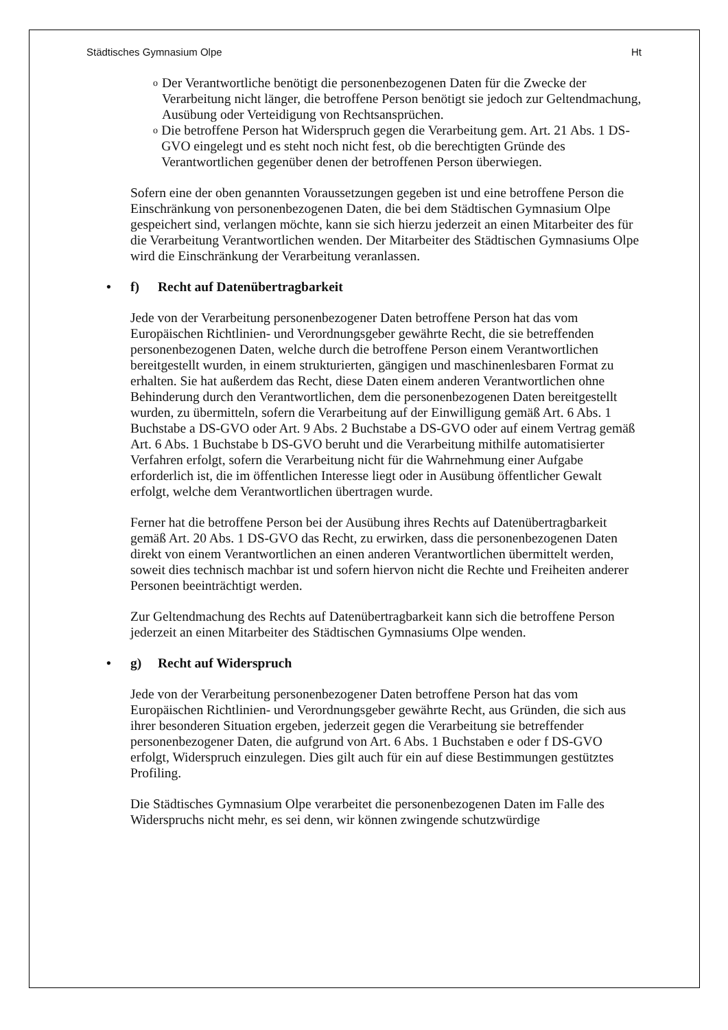Städtisches Gymnasium Olpe Ht
o Der Verantwortliche benötigt die personenbezogenen Daten für die Zwecke der Verarbeitung nicht länger, die betroffene Person benötigt sie jedoch zur Geltendmachung, Ausübung oder Verteidigung von Rechtsansprüchen.
o Die betroffene Person hat Widerspruch gegen die Verarbeitung gem. Art. 21 Abs. 1 DS-GVO eingelegt und es steht noch nicht fest, ob die berechtigten Gründe des Verantwortlichen gegenüber denen der betroffenen Person überwiegen.
Sofern eine der oben genannten Voraussetzungen gegeben ist und eine betroffene Person die Einschränkung von personenbezogenen Daten, die bei dem Städtischen Gymnasium Olpe gespeichert sind, verlangen möchte, kann sie sich hierzu jederzeit an einen Mitarbeiter des für die Verarbeitung Verantwortlichen wenden. Der Mitarbeiter des Städtischen Gymnasiums Olpe wird die Einschränkung der Verarbeitung veranlassen.
• f) Recht auf Datenübertragbarkeit
Jede von der Verarbeitung personenbezogener Daten betroffene Person hat das vom Europäischen Richtlinien- und Verordnungsgeber gewährte Recht, die sie betreffenden personenbezogenen Daten, welche durch die betroffene Person einem Verantwortlichen bereitgestellt wurden, in einem strukturierten, gängigen und maschinenlesbaren Format zu erhalten. Sie hat außerdem das Recht, diese Daten einem anderen Verantwortlichen ohne Behinderung durch den Verantwortlichen, dem die personenbezogenen Daten bereitgestellt wurden, zu übermitteln, sofern die Verarbeitung auf der Einwilligung gemäß Art. 6 Abs. 1 Buchstabe a DS-GVO oder Art. 9 Abs. 2 Buchstabe a DS-GVO oder auf einem Vertrag gemäß Art. 6 Abs. 1 Buchstabe b DS-GVO beruht und die Verarbeitung mithilfe automatisierter Verfahren erfolgt, sofern die Verarbeitung nicht für die Wahrnehmung einer Aufgabe erforderlich ist, die im öffentlichen Interesse liegt oder in Ausübung öffentlicher Gewalt erfolgt, welche dem Verantwortlichen übertragen wurde.
Ferner hat die betroffene Person bei der Ausübung ihres Rechts auf Datenübertragbarkeit gemäß Art. 20 Abs. 1 DS-GVO das Recht, zu erwirken, dass die personenbezogenen Daten direkt von einem Verantwortlichen an einen anderen Verantwortlichen übermittelt werden, soweit dies technisch machbar ist und sofern hiervon nicht die Rechte und Freiheiten anderer Personen beeinträchtigt werden.
Zur Geltendmachung des Rechts auf Datenübertragbarkeit kann sich die betroffene Person jederzeit an einen Mitarbeiter des Städtischen Gymnasiums Olpe wenden.
• g) Recht auf Widerspruch
Jede von der Verarbeitung personenbezogener Daten betroffene Person hat das vom Europäischen Richtlinien- und Verordnungsgeber gewährte Recht, aus Gründen, die sich aus ihrer besonderen Situation ergeben, jederzeit gegen die Verarbeitung sie betreffender personenbezogener Daten, die aufgrund von Art. 6 Abs. 1 Buchstaben e oder f DS-GVO erfolgt, Widerspruch einzulegen. Dies gilt auch für ein auf diese Bestimmungen gestütztes Profiling.
Die Städtisches Gymnasium Olpe verarbeitet die personenbezogenen Daten im Falle des Widerspruchs nicht mehr, es sei denn, wir können zwingende schutzwürdige